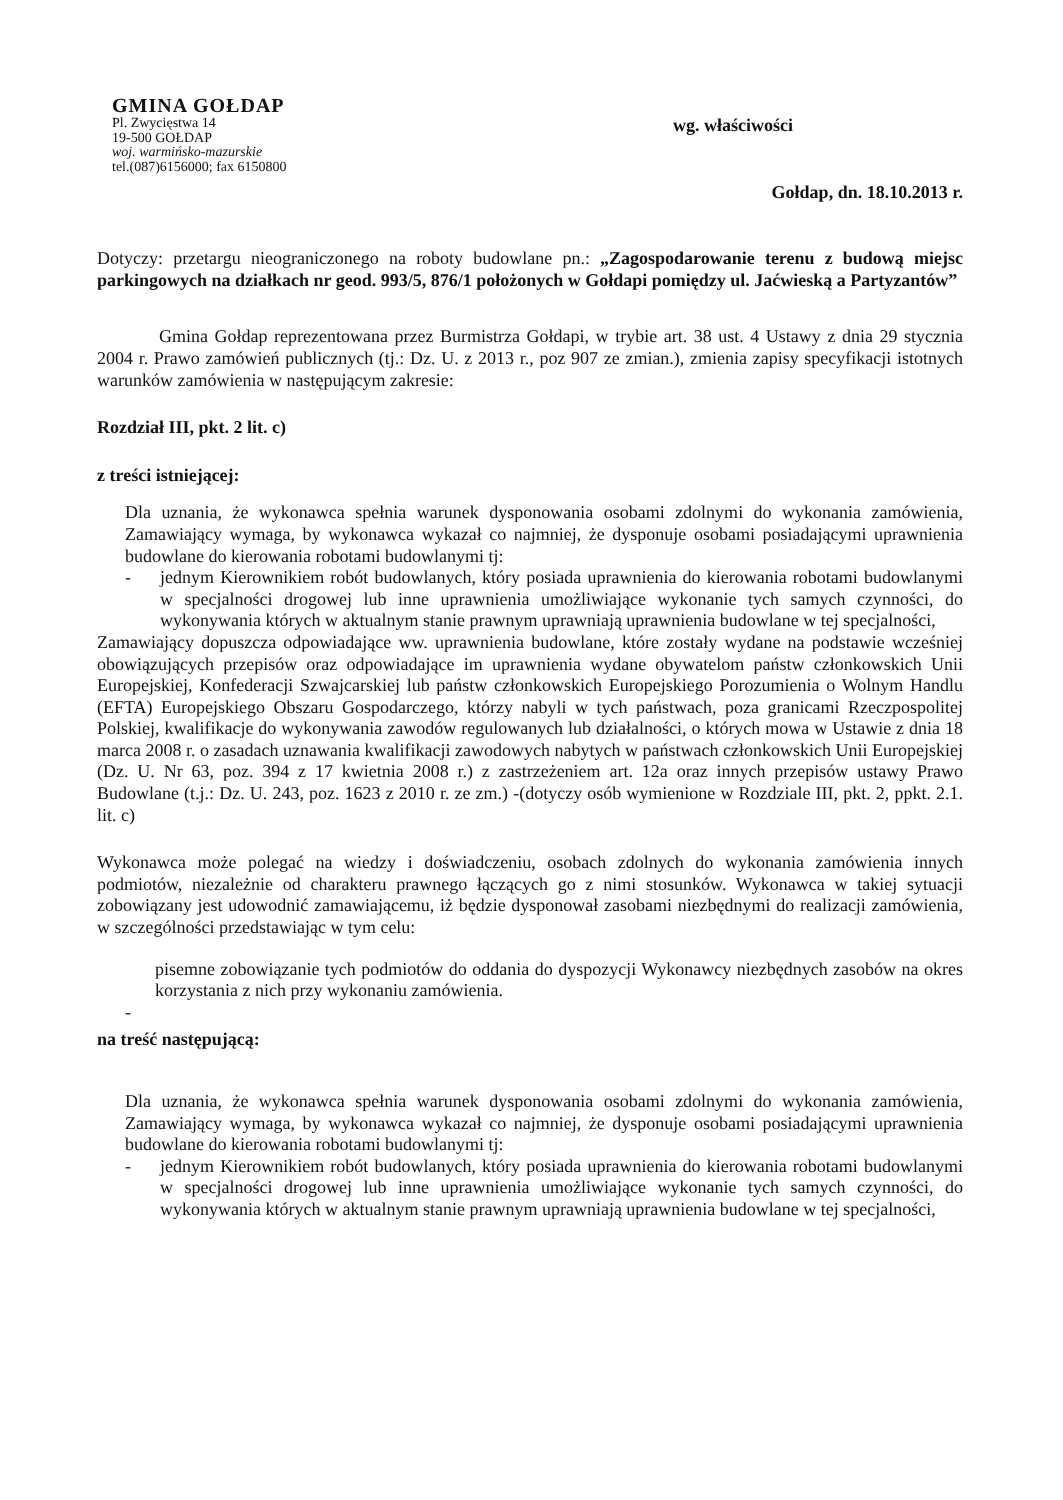GMINA GOŁDAP
Pl. Zwycięstwa 14
19-500 GOŁDAP
woj. warmińsko-mazurskie
tel.(087)6156000; fax 6150800
wg. właściwości
Gołdap, dn. 18.10.2013 r.
Dotyczy: przetargu nieograniczonego na roboty budowlane pn.: „Zagospodarowanie terenu z budową miejsc parkingowych na działkach nr geod. 993/5, 876/1 położonych w Gołdapi pomiędzy ul. Jaćwieską a Partyzantów”
Gmina Gołdap reprezentowana przez Burmistrza Gołdapi, w trybie art. 38 ust. 4 Ustawy z dnia 29 stycznia 2004 r. Prawo zamówień publicznych (tj.: Dz. U. z 2013 r., poz 907 ze zmian.), zmienia zapisy specyfikacji istotnych warunków zamówienia w następującym zakresie:
Rozdział III, pkt. 2 lit. c)
z treści istniejącej:
Dla uznania, że wykonawca spełnia warunek dysponowania osobami zdolnymi do wykonania zamówienia, Zamawiający wymaga, by wykonawca wykazał co najmniej, że dysponuje osobami posiadającymi uprawnienia budowlane do kierowania robotami budowlanymi tj:
- jednym Kierownikiem robót budowlanych, który posiada uprawnienia do kierowania robotami budowlanymi w specjalności drogowej lub inne uprawnienia umożliwiające wykonanie tych samych czynności, do wykonywania których w aktualnym stanie prawnym uprawniają uprawnienia budowlane w tej specjalności,
Zamawiający dopuszcza odpowiadające ww. uprawnienia budowlane, które zostały wydane na podstawie wcześniej obowiązujących przepisów oraz odpowiadające im uprawnienia wydane obywatelom państw członkowskich Unii Europejskiej, Konfederacji Szwajcarskiej lub państw członkowskich Europejskiego Porozumienia o Wolnym Handlu (EFTA) Europejskiego Obszaru Gospodarczego, którzy nabyli w tych państwach, poza granicami Rzeczpospolitej Polskiej, kwalifikacje do wykonywania zawodów regulowanych lub działalności, o których mowa w Ustawie z dnia 18 marca 2008 r. o zasadach uznawania kwalifikacji zawodowych nabytych w państwach członkowskich Unii Europejskiej (Dz. U. Nr 63, poz. 394 z 17 kwietnia 2008 r.) z zastrzeżeniem art. 12a oraz innych przepisów ustawy Prawo Budowlane (t.j.: Dz. U. 243, poz. 1623 z 2010 r. ze zm.) -(dotyczy osób wymienione w Rozdziale III, pkt. 2, ppkt. 2.1. lit. c)
Wykonawca może polegać na wiedzy i doświadczeniu, osobach zdolnych do wykonania zamówienia innych podmiotów, niezależnie od charakteru prawnego łączących go z nimi stosunków. Wykonawca w takiej sytuacji zobowiązany jest udowodnić zamawiającemu, iż będzie dysponował zasobami niezbędnymi do realizacji zamówienia, w szczególności przedstawiając w tym celu:
pisemne zobowiązanie tych podmiotów do oddania do dyspozycji Wykonawcy niezbędnych zasobów na okres korzystania z nich przy wykonaniu zamówienia.
-
na treść następującą:
Dla uznania, że wykonawca spełnia warunek dysponowania osobami zdolnymi do wykonania zamówienia, Zamawiający wymaga, by wykonawca wykazał co najmniej, że dysponuje osobami posiadającymi uprawnienia budowlane do kierowania robotami budowlanymi tj:
- jednym Kierownikiem robót budowlanych, który posiada uprawnienia do kierowania robotami budowlanymi w specjalności drogowej lub inne uprawnienia umożliwiające wykonanie tych samych czynności, do wykonywania których w aktualnym stanie prawnym uprawniają uprawnienia budowlane w tej specjalności,